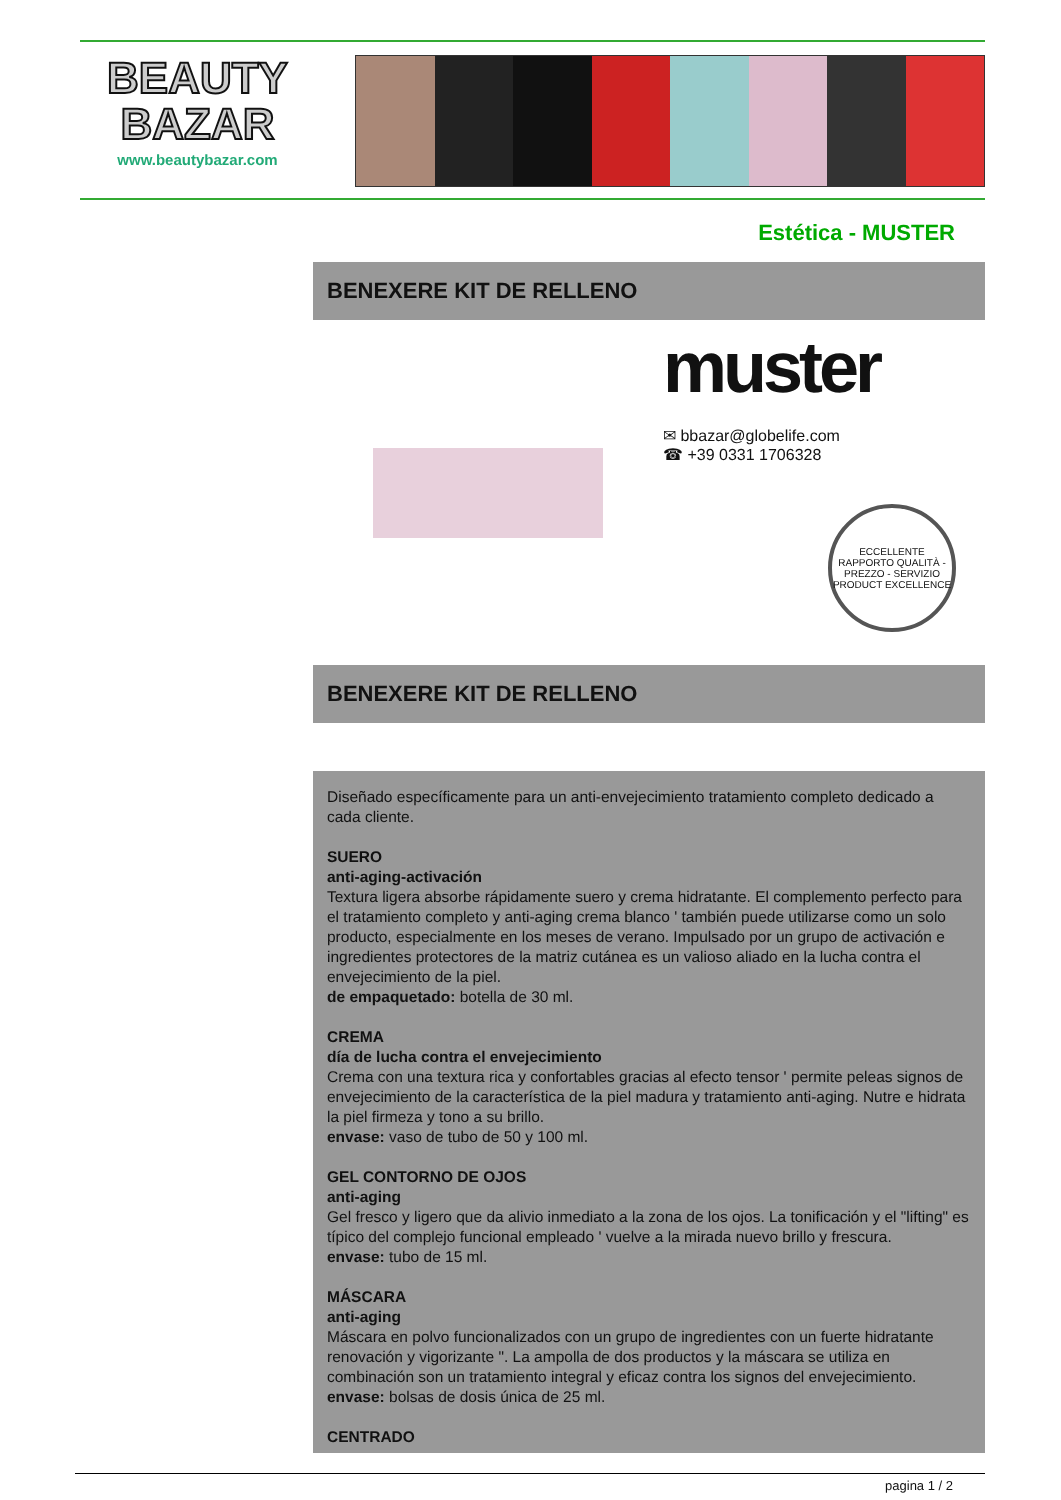BEAUTY
BAZAR
www.beautybazar.com
Estética - MUSTER
BENEXERE KIT DE RELLENO
muster
✉ bbazar@globelife.com
☎ +39 0331 1706328
ECCELLENTE RAPPORTO QUALITÀ - PREZZO - SERVIZIO
PRODUCT EXCELLENCE
BENEXERE KIT DE RELLENO
Diseñado específicamente para un anti-envejecimiento tratamiento completo dedicado a cada cliente.
SUERO
anti-aging-activación
Textura ligera absorbe rápidamente suero y crema hidratante. El complemento perfecto para el tratamiento completo y anti-aging crema blanco ' también puede utilizarse como un solo producto, especialmente en los meses de verano. Impulsado por un grupo de activación e ingredientes protectores de la matriz cutánea es un valioso aliado en la lucha contra el envejecimiento de la piel.
de empaquetado: botella de 30 ml.
CREMA
día de lucha contra el envejecimiento
Crema con una textura rica y confortables gracias al efecto tensor ' permite peleas signos de envejecimiento de la característica de la piel madura y tratamiento anti-aging. Nutre e hidrata la piel firmeza y tono a su brillo.
envase: vaso de tubo de 50 y 100 ml.
GEL CONTORNO DE OJOS
anti-aging
Gel fresco y ligero que da alivio inmediato a la zona de los ojos. La tonificación y el "lifting" es típico del complejo funcional empleado ' vuelve a la mirada nuevo brillo y frescura.
envase: tubo de 15 ml.
MÁSCARA
anti-aging
Máscara en polvo funcionalizados con un grupo de ingredientes con un fuerte hidratante renovación y vigorizante ". La ampolla de dos productos y la máscara se utiliza en combinación son un tratamiento integral y eficaz contra los signos del envejecimiento.
envase: bolsas de dosis única de 25 ml.
CENTRADO
pagina 1 / 2